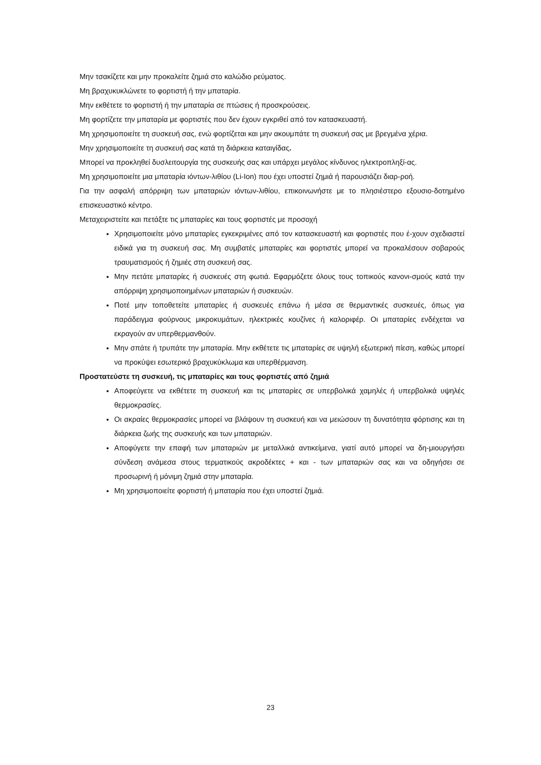Μην τσακίζετε και μην προκαλείτε ζημιά στο καλώδιο ρεύματος.
Μη βραχυκυκλώνετε το φορτιστή ή την μπαταρία.
Μην εκθέτετε το φορτιστή ή την μπαταρία σε πτώσεις ή προσκρούσεις.
Μη φορτίζετε την μπαταρία με φορτιστές που δεν έχουν εγκριθεί από τον κατασκευαστή.
Μη χρησιμοποιείτε τη συσκευή σας, ενώ φορτίζεται και μην ακουμπάτε τη συσκευή σας με βρεγμένα χέρια.
Μην χρησιμοποιείτε τη συσκευή σας κατά τη διάρκεια καταιγίδας.
Μπορεί να προκληθεί δυσλειτουργία της συσκευής σας και υπάρχει μεγάλος κίνδυνος ηλεκτροπληξί-ας.
Μη χρησιμοποιείτε μια μπαταρία ιόντων-λιθίου (Li-Ion) που έχει υποστεί ζημιά ή παρουσιάζει διαρ-ροή.
Για την ασφαλή απόρριψη των μπαταριών ιόντων-λιθίου, επικοινωνήστε με το πλησιέστερο εξουσιο-δοτημένο επισκευαστικό κέντρο.
Μεταχειριστείτε και πετάξτε τις μπαταρίες και τους φορτιστές με προσοχή
Χρησιμοποιείτε μόνο μπαταρίες εγκεκριμένες από τον κατασκευαστή και φορτιστές που έ-χουν σχεδιαστεί ειδικά για τη συσκευή σας. Μη συμβατές μπαταρίες και φορτιστές μπορεί να προκαλέσουν σοβαρούς τραυματισμούς ή ζημιές στη συσκευή σας.
Μην πετάτε μπαταρίες ή συσκευές στη φωτιά. Εφαρμόζετε όλους τους τοπικούς κανονι-σμούς κατά την απόρριψη χρησιμοποιημένων μπαταριών ή συσκευών.
Ποτέ μην τοποθετείτε μπαταρίες ή συσκευές επάνω ή μέσα σε θερμαντικές συσκευές, όπως για παράδειγμα φούρνους μικροκυμάτων, ηλεκτρικές κουζίνες ή καλοριφέρ. Οι μπαταρίες ενδέχεται να εκραγούν αν υπερθερμανθούν.
Μην σπάτε ή τρυπάτε την μπαταρία. Μην εκθέτετε τις μπαταρίες σε υψηλή εξωτερική πίεση, καθώς μπορεί να προκύψει εσωτερικό βραχυκύκλωμα και υπερθέρμανση.
Προστατεύστε τη συσκευή, τις μπαταρίες και τους φορτιστές από ζημιά
Αποφεύγετε να εκθέτετε τη συσκευή και τις μπαταρίες σε υπερβολικά χαμηλές ή υπερβολικά υψηλές θερμοκρασίες.
Οι ακραίες θερμοκρασίες μπορεί να βλάψουν τη συσκευή και να μειώσουν τη δυνατότητα φόρτισης και τη διάρκεια ζωής της συσκευής και των μπαταριών.
Αποφύγετε την επαφή των μπαταριών με μεταλλικά αντικείμενα, γιατί αυτό μπορεί να δη-μιουργήσει σύνδεση ανάμεσα στους τερματικούς ακροδέκτες + και - των μπαταριών σας και να οδηγήσει σε προσωρινή ή μόνιμη ζημιά στην μπαταρία.
Μη χρησιμοποιείτε φορτιστή ή μπαταρία που έχει υποστεί ζημιά.
23